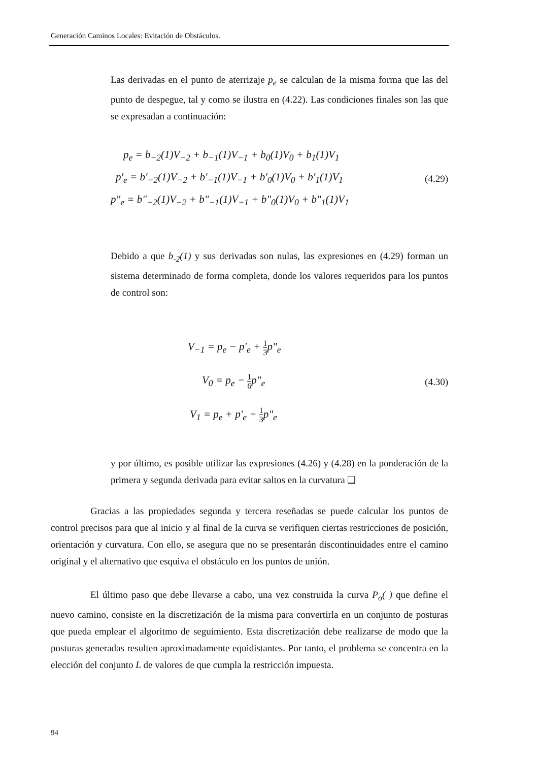Generación Caminos Locales: Evitación de Obstáculos.
Las derivadas en el punto de aterrizaje p<sub>e</sub> se calculan de la misma forma que las del punto de despegue, tal y como se ilustra en (4.22). Las condiciones finales son las que se expresadan a continuación:
p<sub>e</sub> = b<sub>−2</sub>(1)V<sub>−2</sub> + b<sub>−1</sub>(1)V<sub>−1</sub> + b<sub>0</sub>(1)V<sub>0</sub> + b<sub>1</sub>(1)V<sub>1</sub>
p'<sub>e</sub> = b'<sub>−2</sub>(1)V<sub>−2</sub> + b'<sub>−1</sub>(1)V<sub>−1</sub> + b'<sub>0</sub>(1)V<sub>0</sub> + b'<sub>1</sub>(1)V<sub>1</sub>
p"<sub>e</sub> = b"<sub>−2</sub>(1)V<sub>−2</sub> + b"<sub>−1</sub>(1)V<sub>−1</sub> + b"<sub>0</sub>(1)V<sub>0</sub> + b"<sub>1</sub>(1)V<sub>1</sub>
(4.29)
Debido a que b<sub>-2</sub>(1) y sus derivadas son nulas, las expresiones en (4.29) forman un sistema determinado de forma completa, donde los valores requeridos para los puntos de control son:
V<sub>−1</sub> = p<sub>e</sub> − p'<sub>e</sub> + 1 3p"<sub>e</sub>
V<sub>0</sub> = p<sub>e</sub> − 1 6p"<sub>e</sub>
V<sub>1</sub> = p<sub>e</sub> + p'<sub>e</sub> + 1 3p"<sub>e</sub>
(4.30)
y por último, es posible utilizar las expresiones (4.26) y (4.28) en la ponderación de la primera y segunda derivada para evitar saltos en la curvatura ❑
Gracias a las propiedades segunda y tercera reseñadas se puede calcular los puntos de control precisos para que al inicio y al final de la curva se verifiquen ciertas restricciones de posición, orientación y curvatura. Con ello, se asegura que no se presentarán discontinuidades entre el camino original y el alternativo que esquiva el obstáculo en los puntos de unión.
El último paso que debe llevarse a cabo, una vez construida la curva P<sub>o</sub>( ) que define el nuevo camino, consiste en la discretización de la misma para convertirla en un conjunto de posturas que pueda emplear el algoritmo de seguimiento. Esta discretización debe realizarse de modo que la posturas generadas resulten aproximadamente equidistantes. Por tanto, el problema se concentra en la elección del conjunto L de valores de que cumpla la restricción impuesta.
94